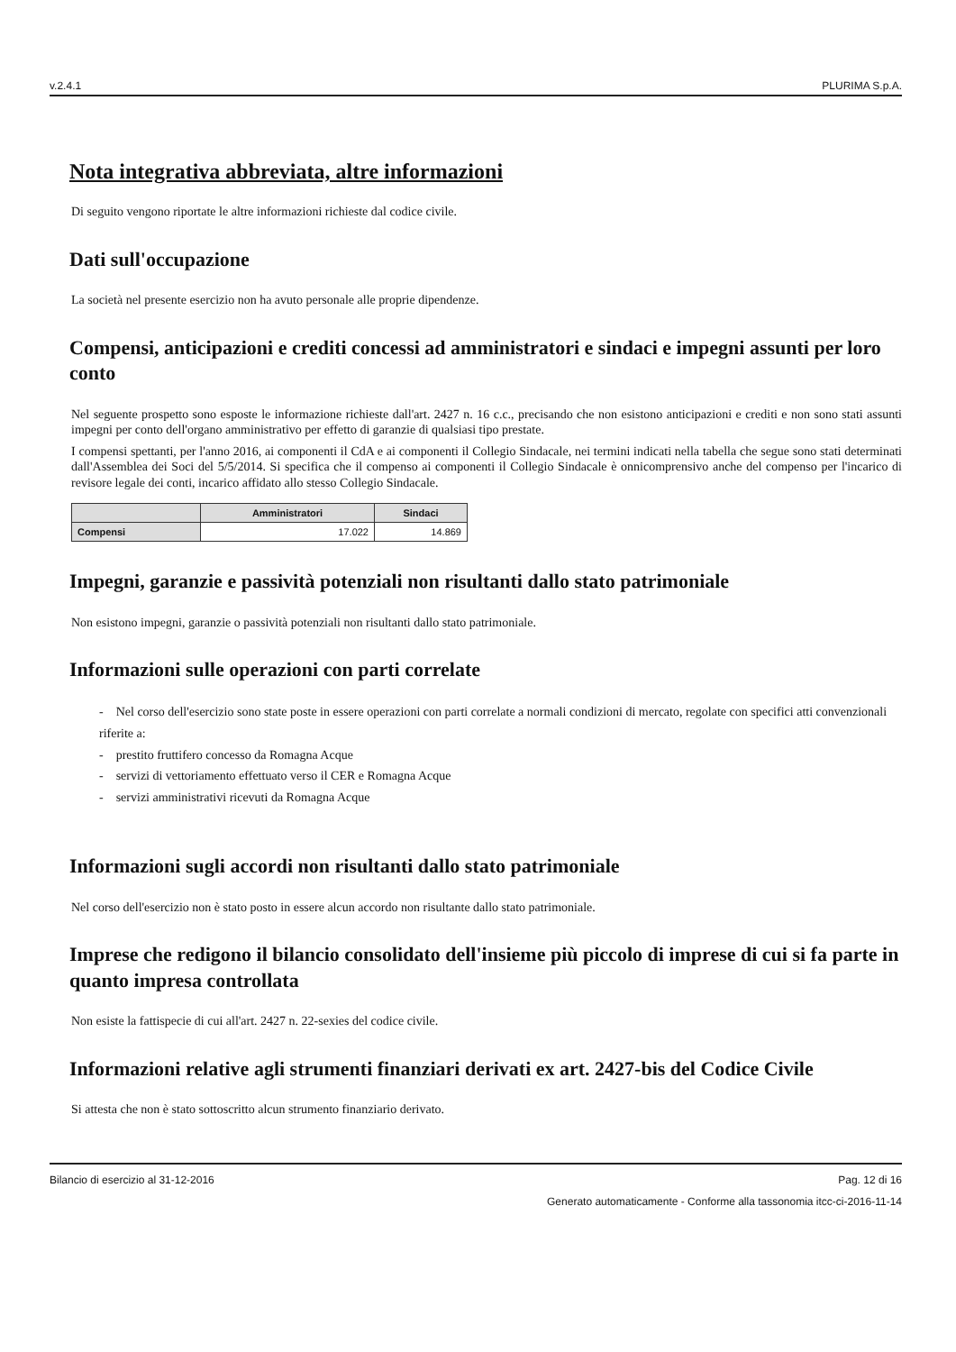v.2.4.1 PLURIMA S.p.A.
Nota integrativa abbreviata, altre informazioni
Di seguito vengono riportate le altre informazioni richieste dal codice civile.
Dati sull'occupazione
La società nel presente esercizio non ha avuto personale alle proprie dipendenze.
Compensi, anticipazioni e crediti concessi ad amministratori e sindaci e impegni assunti per loro conto
Nel seguente prospetto sono esposte le informazione richieste dall'art. 2427 n. 16 c.c., precisando che non esistono anticipazioni e crediti e non sono stati assunti impegni per conto dell'organo amministrativo per effetto di garanzie di qualsiasi tipo prestate.
I compensi spettanti, per l'anno 2016, ai componenti il CdA e ai componenti il Collegio Sindacale, nei termini indicati nella tabella che segue sono stati determinati dall'Assemblea dei Soci del 5/5/2014. Si specifica che il compenso ai componenti il Collegio Sindacale è onnicomprensivo anche del compenso per l'incarico di revisore legale dei conti, incarico affidato allo stesso Collegio Sindacale.
| | Amministratori | Sindaci |
| --- | --- | --- |
| Compensi | 17.022 | 14.869 |
Impegni, garanzie e passività potenziali non risultanti dallo stato patrimoniale
Non esistono impegni, garanzie o passività potenziali non risultanti dallo stato patrimoniale.
Informazioni sulle operazioni con parti correlate
- Nel corso dell'esercizio sono state poste in essere operazioni con parti correlate a normali condizioni di mercato, regolate con specifici atti convenzionali riferite a:
- prestito fruttifero concesso da Romagna Acque
- servizi di vettoriamento effettuato verso il CER e Romagna Acque
- servizi amministrativi ricevuti da Romagna Acque
Informazioni sugli accordi non risultanti dallo stato patrimoniale
Nel corso dell'esercizio non è stato posto in essere alcun accordo non risultante dallo stato patrimoniale.
Imprese che redigono il bilancio consolidato dell'insieme più piccolo di imprese di cui si fa parte in quanto impresa controllata
Non esiste la fattispecie di cui all'art. 2427 n. 22-sexies del codice civile.
Informazioni relative agli strumenti finanziari derivati ex art. 2427-bis del Codice Civile
Si attesta che non è stato sottoscritto alcun strumento finanziario derivato.
Bilancio di esercizio al 31-12-2016 Pag. 12 di 16
Generato automaticamente - Conforme alla tassonomia itcc-ci-2016-11-14